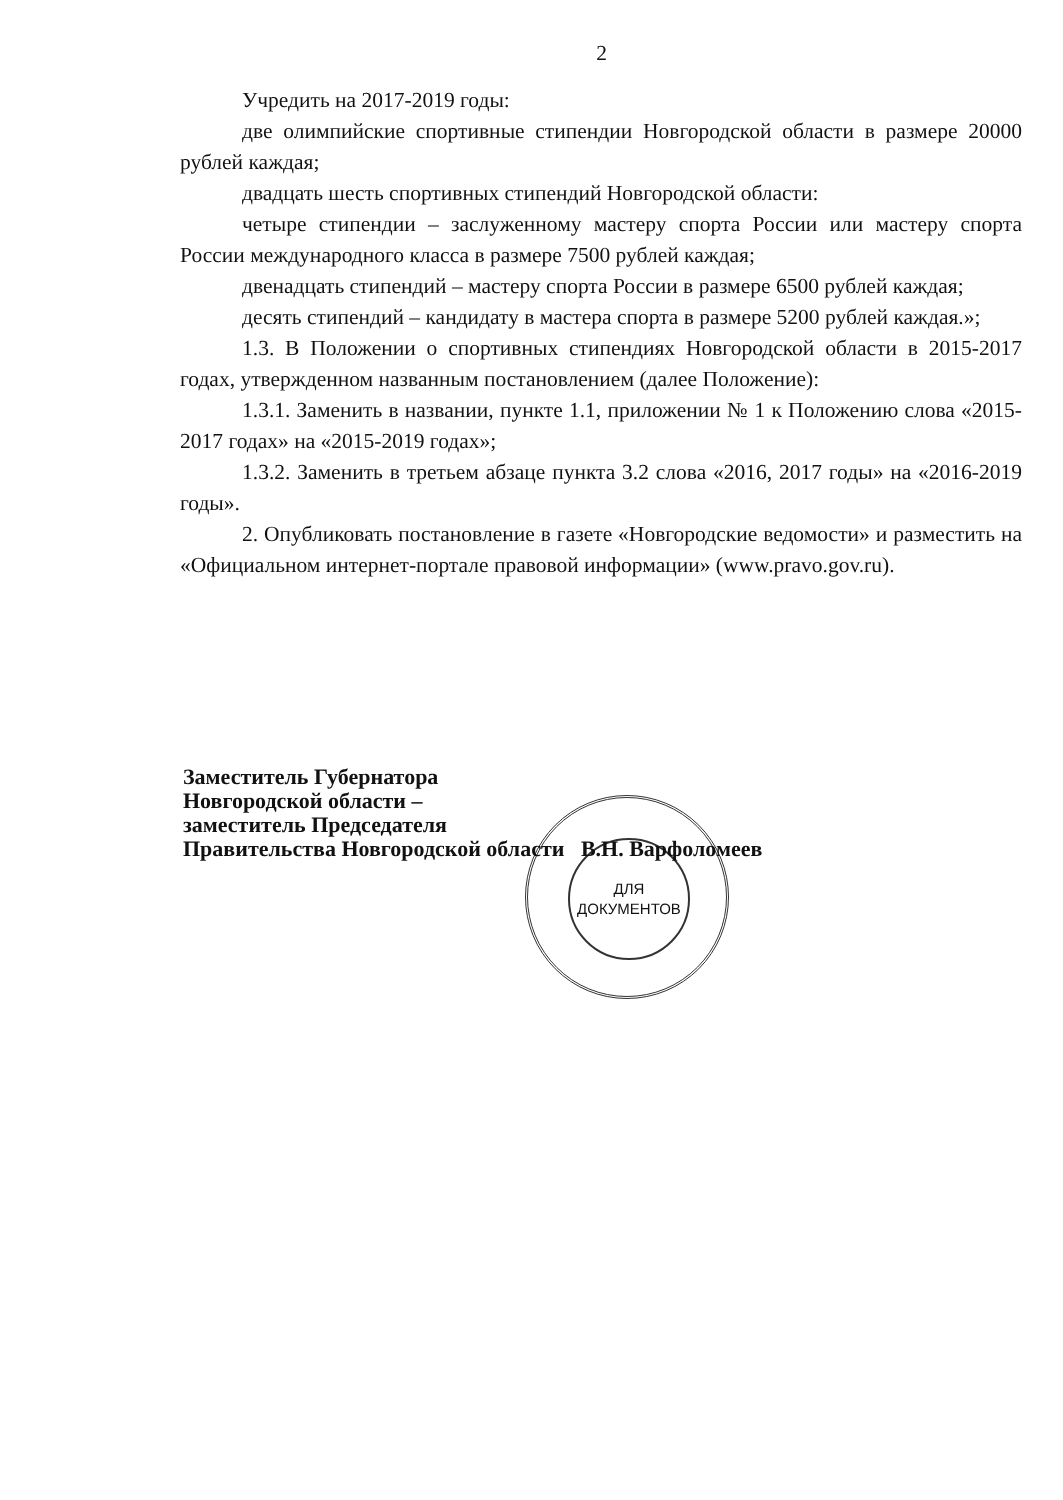2
Учредить на 2017-2019 годы:
две олимпийские спортивные стипендии Новгородской области в размере 20000 рублей каждая;
двадцать шесть спортивных стипендий Новгородской области:
четыре стипендии – заслуженному мастеру спорта России или мастеру спорта России международного класса в размере 7500 рублей каждая;
двенадцать стипендий – мастеру спорта России в размере 6500 рублей каждая;
десять стипендий – кандидату в мастера спорта в размере 5200 рублей каждая.»;
1.3. В Положении о спортивных стипендиях Новгородской области в 2015-2017 годах, утвержденном названным постановлением (далее Положение):
1.3.1. Заменить в названии, пункте 1.1, приложении № 1 к Положению слова «2015-2017 годах» на «2015-2019 годах»;
1.3.2. Заменить в третьем абзаце пункта 3.2 слова «2016, 2017 годы» на «2016-2019 годы».
2. Опубликовать постановление в газете «Новгородские ведомости» и разместить на «Официальном интернет-портале правовой информации» (www.pravo.gov.ru).
ДЛЯ
ДОКУМЕНТОВ
Заместитель Губернатора
Новгородской области –
заместитель Председателя
Правительства Новгородской области В.Н. Варфоломеев